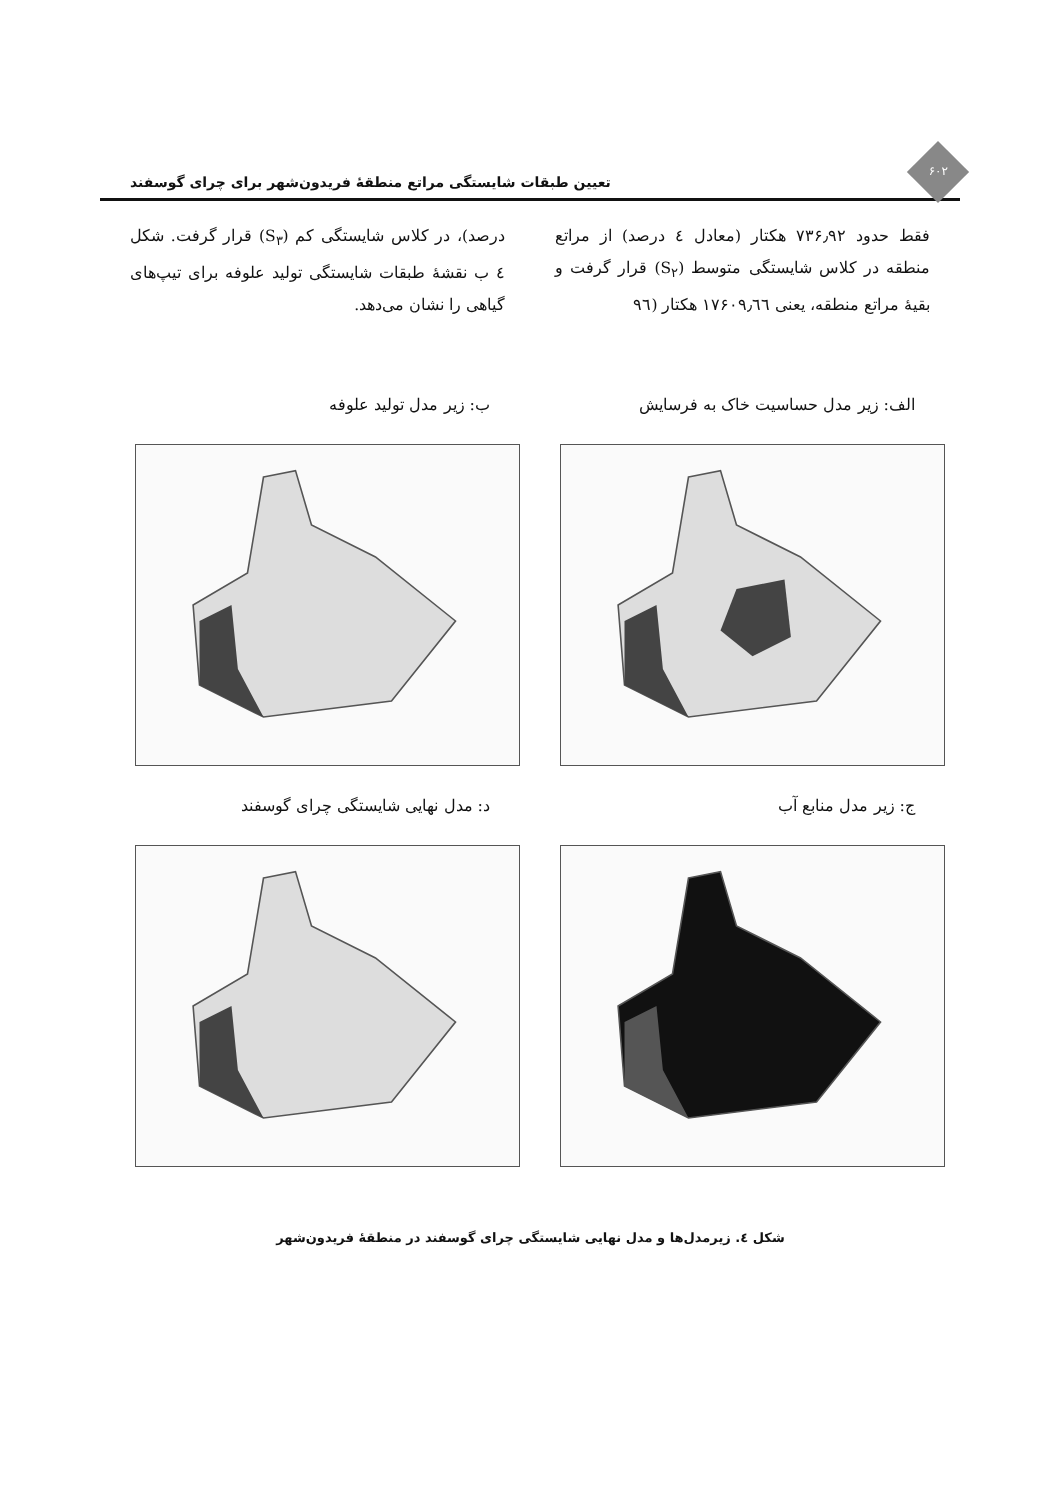تعیین طبقات شایستگی مراتع منطقهٔ فریدون‌شهر برای چرای گوسفند
۶۰۲
فقط حدود ۷۳۶٫۹۲ هکتار (معادل ٤ درصد) از مراتع منطقه در کلاس شایستگی متوسط (S<sub>۲</sub>) قرار گرفت و بقیهٔ مراتع منطقه، یعنی ۱۷۶۰۹٫٦٦ هکتار (۹٦
درصد)، در کلاس شایستگی کم (S<sub>۳</sub>) قرار گرفت. شکل ٤ ب نقشهٔ طبقات شایستگی تولید علوفه برای تیپ‌های گیاهی را نشان می‌دهد.
الف: زیر مدل حساسیت خاک به فرسایش
ب: زیر مدل تولید علوفه
ج: زیر مدل منابع آب
د: مدل نهایی شایستگی چرای گوسفند
شکل ٤. زیرمدل‌ها و مدل نهایی شایستگی چرای گوسفند در منطقهٔ فریدون‌شهر